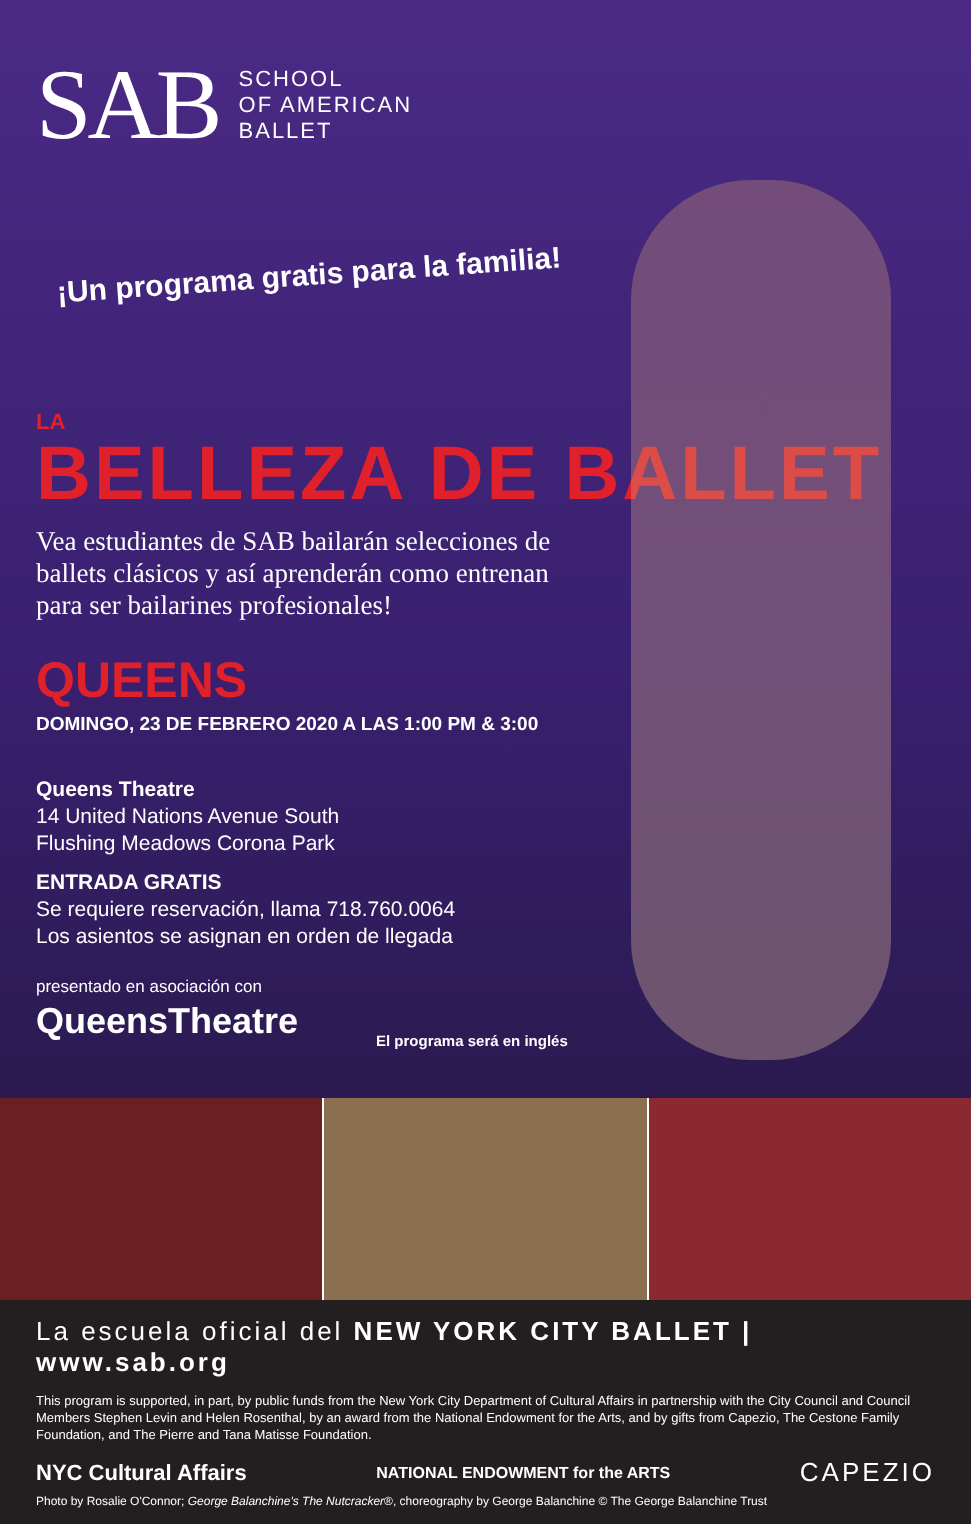SAB
SCHOOL
OF AMERICAN
BALLET
¡Un programa gratis para la familia!
LA
BELLEZA DE BALLET
Vea estudiantes de SAB bailarán selecciones de ballets clásicos y así aprenderán como entrenan para ser bailarines profesionales!
QUEENS
DOMINGO, 23 DE FEBRERO 2020 A LAS 1:00 PM & 3:00
Queens Theatre
14 United Nations Avenue South
Flushing Meadows Corona Park
ENTRADA GRATIS
Se requiere reservación, llama 718.760.0064
Los asientos se asignan en orden de llegada
presentado en asociación con
QueensTheatre
El programa será en inglés
La escuela oficial del NEW YORK CITY BALLET | www.sab.org
This program is supported, in part, by public funds from the New York City Department of Cultural Affairs in partnership with the City Council and Council Members Stephen Levin and Helen Rosenthal, by an award from the National Endowment for the Arts, and by gifts from Capezio, The Cestone Family Foundation, and The Pierre and Tana Matisse Foundation.
NYC Cultural Affairs NATIONAL ENDOWMENT for the ARTS CAPEZIO
Photo by Rosalie O'Connor; George Balanchine's The Nutcracker®, choreography by George Balanchine © The George Balanchine Trust